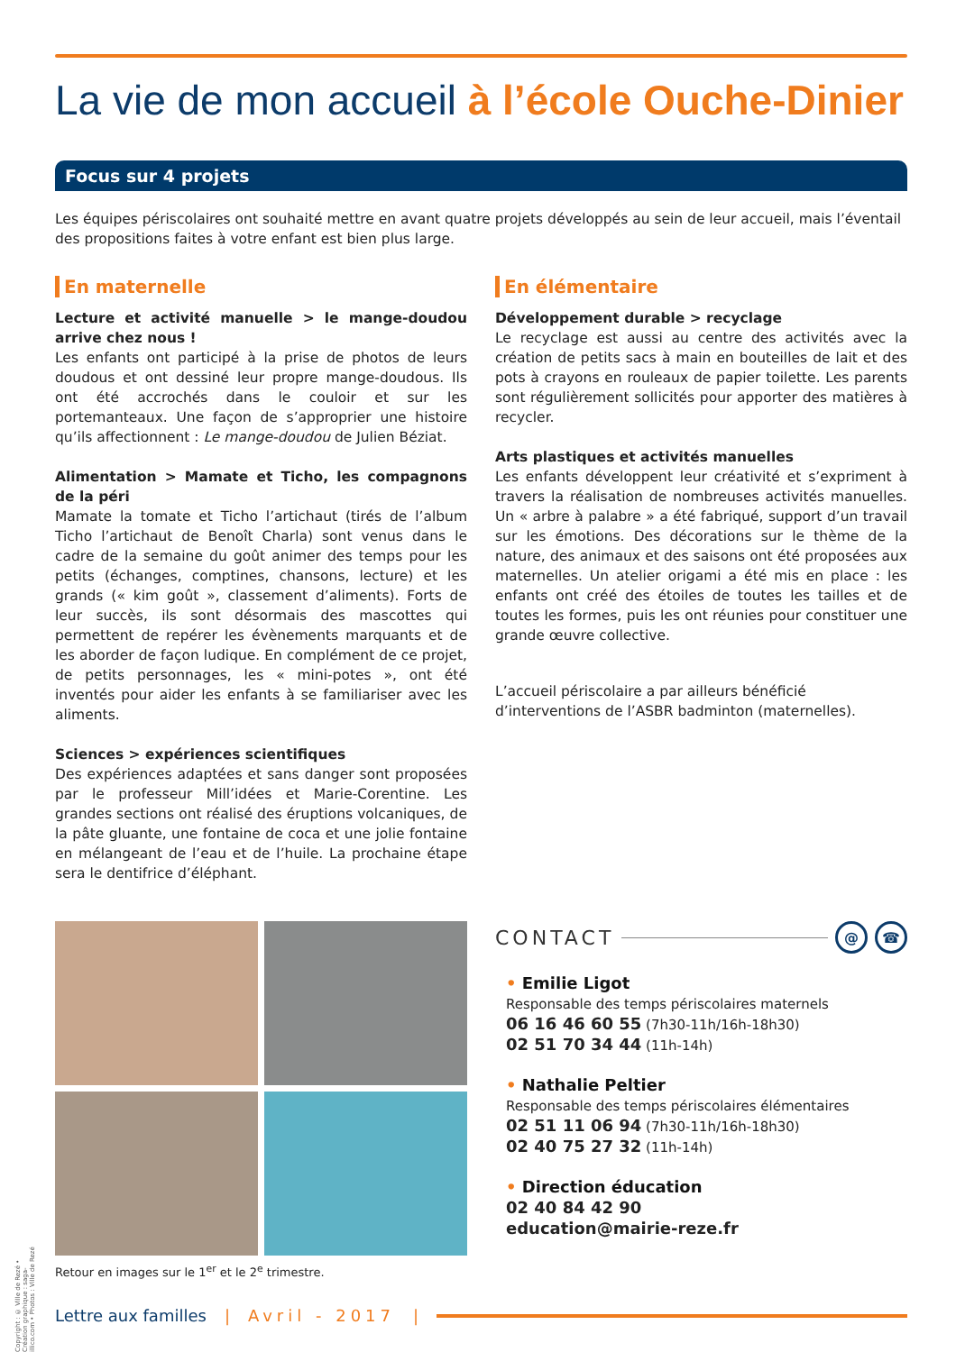La vie de mon accueil à l’école Ouche-Dinier
Focus sur 4 projets
Les équipes périscolaires ont souhaité mettre en avant quatre projets développés au sein de leur accueil, mais l’éventail des propositions faites à votre enfant est bien plus large.
En maternelle
Lecture et activité manuelle > le mange-doudou arrive chez nous !
Les enfants ont participé à la prise de photos de leurs doudous et ont dessiné leur propre mange-doudous. Ils ont été accrochés dans le couloir et sur les portemanteaux. Une façon de s’approprier une histoire qu’ils affectionnent : Le mange-doudou de Julien Béziat.
Alimentation > Mamate et Ticho, les compagnons de la péri
Mamate la tomate et Ticho l’artichaut (tirés de l’album Ticho l’artichaut de Benoît Charla) sont venus dans le cadre de la semaine du goût animer des temps pour les petits (échanges, comptines, chansons, lecture) et les grands (« kim goût », classement d’aliments). Forts de leur succès, ils sont désormais des mascottes qui permettent de repérer les évènements marquants et de les aborder de façon ludique. En complément de ce projet, de petits personnages, les « mini-potes », ont été inventés pour aider les enfants à se familiariser avec les aliments.
Sciences > expériences scientifiques
Des expériences adaptées et sans danger sont proposées par le professeur Mill’idées et Marie-Corentine. Les grandes sections ont réalisé des éruptions volcaniques, de la pâte gluante, une fontaine de coca et une jolie fontaine en mélangeant de l’eau et de l’huile. La prochaine étape sera le dentifrice d’éléphant.
En élémentaire
Développement durable > recyclage
Le recyclage est aussi au centre des activités avec la création de petits sacs à main en bouteilles de lait et des pots à crayons en rouleaux de papier toilette. Les parents sont régulièrement sollicités pour apporter des matières à recycler.
Arts plastiques et activités manuelles
Les enfants développent leur créativité et s’expriment à travers la réalisation de nombreuses activités manuelles. Un « arbre à palabre » a été fabriqué, support d’un travail sur les émotions. Des décorations sur le thème de la nature, des animaux et des saisons ont été proposées aux maternelles. Un atelier origami a été mis en place : les enfants ont créé des étoiles de toutes les tailles et de toutes les formes, puis les ont réunies pour constituer une grande œuvre collective.
L’accueil périscolaire a par ailleurs bénéficié d’interventions de l’ASBR badminton (maternelles).
Retour en images sur le 1<sup>er</sup> et le 2<sup>e</sup> trimestre.
CONTACT @ ☎
• Emilie Ligot
Responsable des temps périscolaires maternels
06 16 46 60 55 (7h30-11h/16h-18h30)
02 51 70 34 44 (11h-14h)
• Nathalie Peltier
Responsable des temps périscolaires élémentaires
02 51 11 06 94 (7h30-11h/16h-18h30)
02 40 75 27 32 (11h-14h)
• Direction éducation
02 40 84 42 90
education@mairie-reze.fr
Lettre aux familles | Avril - 2017 |
Copyright : © Ville de Rezé • Création graphique : saga-illico.com • Photos : Ville de Rezé